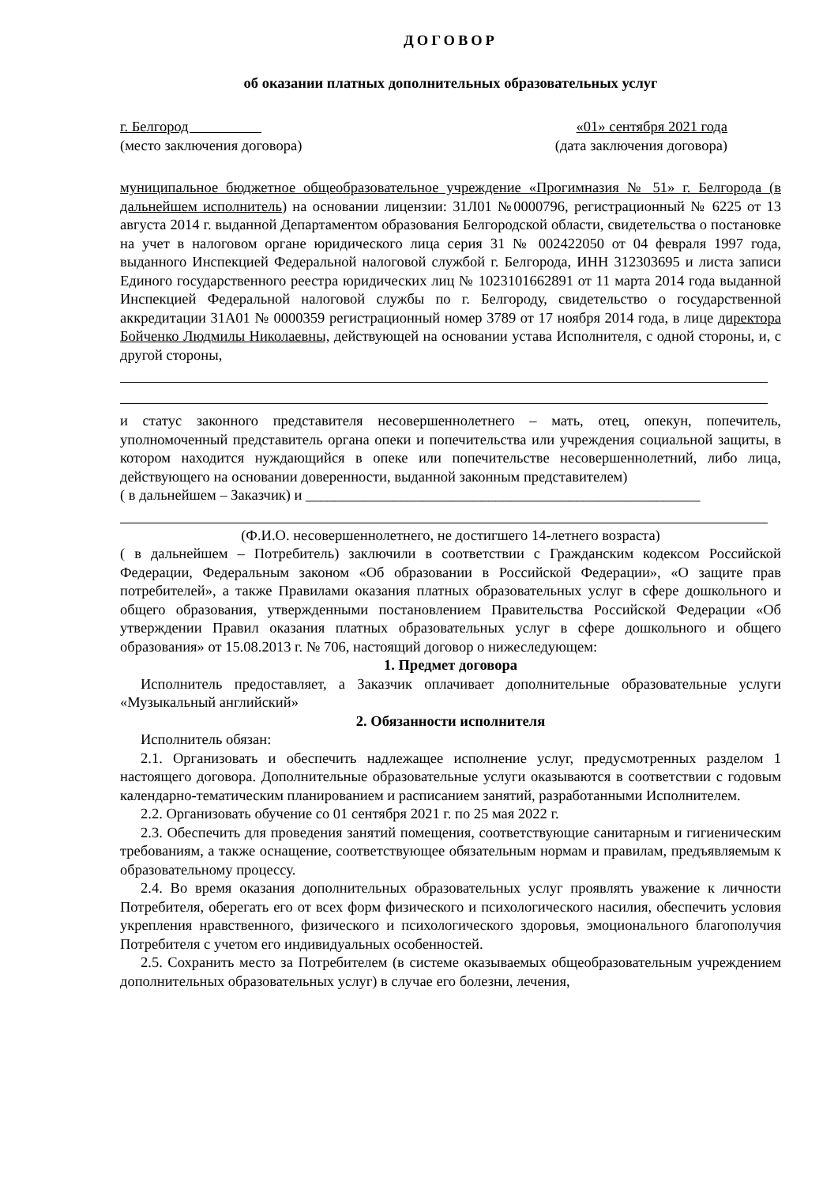ДОГОВОР
об оказании платных дополнительных образовательных услуг
г. Белгород «01» сентября 2021 года
(место заключения договора) (дата заключения договора)
муниципальное бюджетное общеобразовательное учреждение «Прогимназия № 51» г. Белгорода (в дальнейшем исполнитель) на основании лицензии: 31Л01 №0000796, регистрационный № 6225 от 13 августа 2014 г. выданной Департаментом образования Белгородской области, свидетельства о постановке на учет в налоговом органе юридического лица серия 31 № 002422050 от 04 февраля 1997 года, выданного Инспекцией Федеральной налоговой службой г. Белгорода, ИНН 312303695 и листа записи Единого государственного реестра юридических лиц № 1023101662891 от 11 марта 2014 года выданной Инспекцией Федеральной налоговой службы по г. Белгороду, свидетельство о государственной аккредитации 31А01 № 0000359 регистрационный номер 3789 от 17 ноября 2014 года, в лице директора Бойченко Людмилы Николаевны, действующей на основании устава Исполнителя, с одной стороны, и, с другой стороны,
и статус законного представителя несовершеннолетнего – мать, отец, опекун, попечитель, уполномоченный представитель органа опеки и попечительства или учреждения социальной защиты, в котором находится нуждающийся в опеке или попечительстве несовершеннолетний, либо лица, действующего на основании доверенности, выданной законным представителем)
( в дальнейшем – Заказчик) и ______________________________________________________
(Ф.И.О. несовершеннолетнего, не достигшего 14-летнего возраста)
( в дальнейшем – Потребитель) заключили в соответствии с Гражданским кодексом Российской Федерации, Федеральным законом «Об образовании в Российской Федерации», «О защите прав потребителей», а также Правилами оказания платных образовательных услуг в сфере дошкольного и общего образования, утвержденными постановлением Правительства Российской Федерации «Об утверждении Правил оказания платных образовательных услуг в сфере дошкольного и общего образования» от 15.08.2013 г. № 706, настоящий договор о нижеследующем:
1. Предмет договора
Исполнитель предоставляет, а Заказчик оплачивает дополнительные образовательные услуги «Музыкальный английский»
2. Обязанности исполнителя
Исполнитель обязан:
2.1. Организовать и обеспечить надлежащее исполнение услуг, предусмотренных разделом 1 настоящего договора. Дополнительные образовательные услуги оказываются в соответствии с годовым календарно-тематическим планированием и расписанием занятий, разработанными Исполнителем.
2.2. Организовать обучение со 01 сентября 2021 г. по 25 мая 2022 г.
2.3. Обеспечить для проведения занятий помещения, соответствующие санитарным и гигиеническим требованиям, а также оснащение, соответствующее обязательным нормам и правилам, предъявляемым к образовательному процессу.
2.4. Во время оказания дополнительных образовательных услуг проявлять уважение к личности Потребителя, оберегать его от всех форм физического и психологического насилия, обеспечить условия укрепления нравственного, физического и психологического здоровья, эмоционального благополучия Потребителя с учетом его индивидуальных особенностей.
2.5. Сохранить место за Потребителем (в системе оказываемых общеобразовательным учреждением дополнительных образовательных услуг) в случае его болезни, лечения,